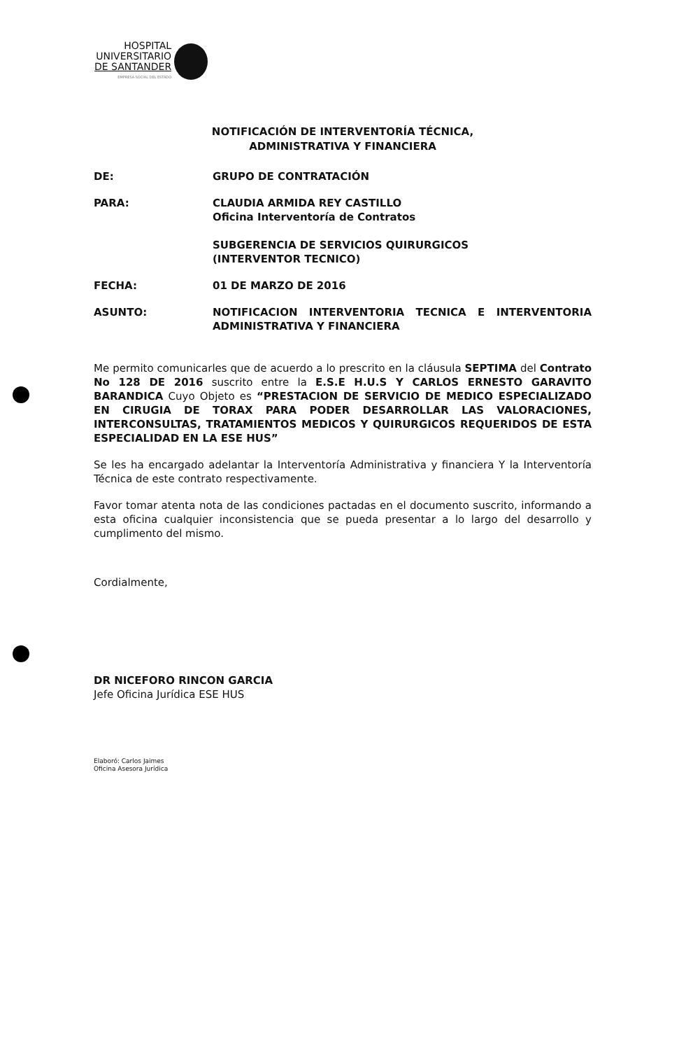HOSPITAL
UNIVERSITARIO
DE SANTANDER
EMPRESA SOCIAL DEL ESTADO
NOTIFICACIÓN DE INTERVENTORÍA TÉCNICA,
ADMINISTRATIVA Y FINANCIERA
DE: GRUPO DE CONTRATACIÓN
PARA: CLAUDIA ARMIDA REY CASTILLO
Oficina Interventoría de Contratos
SUBGERENCIA DE SERVICIOS QUIRURGICOS
(INTERVENTOR TECNICO)
FECHA: 01 DE MARZO DE 2016
ASUNTO: NOTIFICACION INTERVENTORIA TECNICA E INTERVENTORIA ADMINISTRATIVA Y FINANCIERA
Me permito comunicarles que de acuerdo a lo prescrito en la cláusula SEPTIMA del Contrato No 128 DE 2016 suscrito entre la E.S.E H.U.S Y CARLOS ERNESTO GARAVITO BARANDICA Cuyo Objeto es “PRESTACION DE SERVICIO DE MEDICO ESPECIALIZADO EN CIRUGIA DE TORAX PARA PODER DESARROLLAR LAS VALORACIONES, INTERCONSULTAS, TRATAMIENTOS MEDICOS Y QUIRURGICOS REQUERIDOS DE ESTA ESPECIALIDAD EN LA ESE HUS”
Se les ha encargado adelantar la Interventoría Administrativa y financiera Y la Interventoría Técnica de este contrato respectivamente.
Favor tomar atenta nota de las condiciones pactadas en el documento suscrito, informando a esta oficina cualquier inconsistencia que se pueda presentar a lo largo del desarrollo y cumplimento del mismo.
Cordialmente,
DR NICEFORO RINCON GARCIA
Jefe Oficina Jurídica ESE HUS
Elaboró: Carlos Jaimes
Oficina Asesora Jurídica